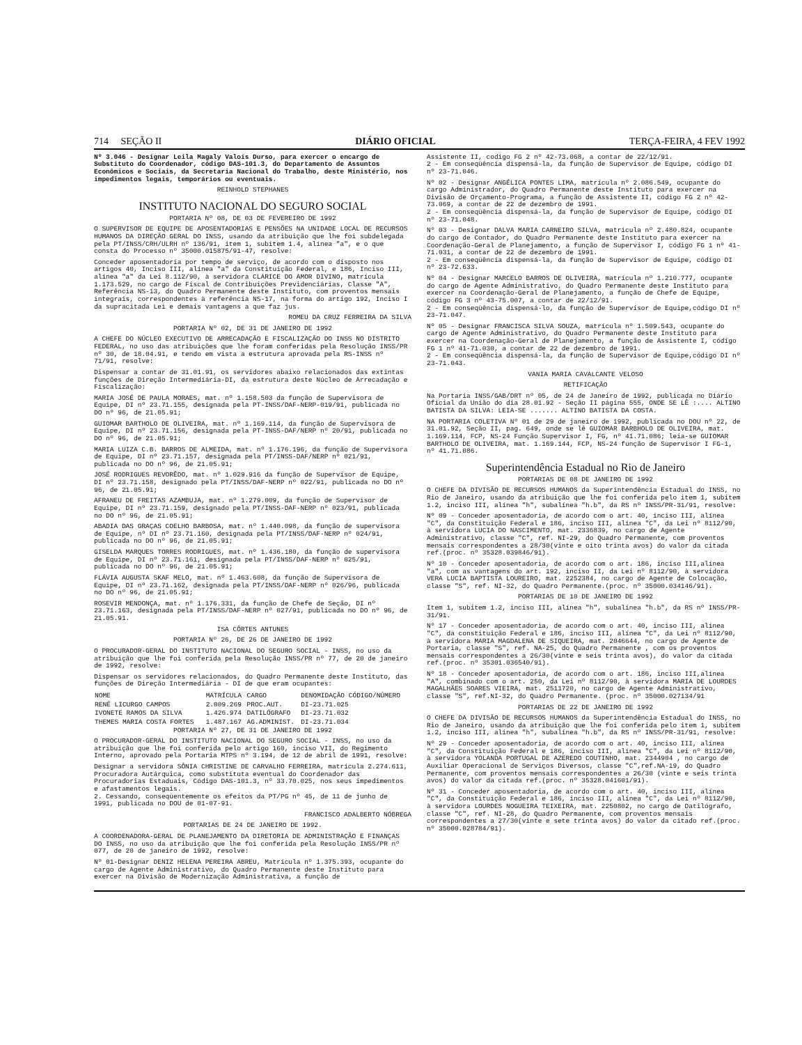714 SEÇÃO II DIÁRIO OFICIAL TERÇA-FEIRA, 4 FEV 1992
Nº 3.046 - Designar Leila Magaly Valois Durso, para exercer o encargo de Substituto do Coordenador, código DAS-101.3, do Departamento de Assuntos Econômicos e Sociais, da Secretaria Nacional do Trabalho, deste Ministério, nos impedimentos legais, temporários ou eventuais.
REINHOLD STEPHANES
INSTITUTO NACIONAL DO SEGURO SOCIAL
PORTARIA Nº 08, DE 03 DE FEVEREIRO DE 1992
O SUPERVISOR DE EQUIPE DE APOSENTADORIAS E PENSÕES NA UNIDADE LOCAL DE RECURSOS HUMANOS DA DIREÇÃO GERAL DO INSS, usando da atribuição que lhe foi subdelegada pela PT/INSS/CRH/ULRH nº 136/91, item 1, subitem 1.4, alínea "a", e o que consta do Processo nº 35000.015875/91-47, resolve:
Conceder aposentadoria por tempo de serviço, de acordo com o disposto nos artigos 40, Inciso III, alínea "a" da Constituição Federal, e 186, Inciso III, alínea "a" da Lei 8.112/90, à servidora CLARICE DO AMOR DIVINO, matrícula 1.173.529, no cargo de Fiscal de Contribuições Previdenciárias, Classe "A", Referência NS-13, do Quadro Permanente deste Instituto, com proventos mensais integrais, correspondentes à referência NS-17, na forma do artigo 192, Inciso I da supracitada Lei e demais vantagens a que faz jus.
ROMEU DA CRUZ FERREIRA DA SILVA
PORTARIA Nº 02, DE 31 DE JANEIRO DE 1992
A CHEFE DO NÚCLEO EXECUTIVO DE ARRECADAÇÃO E FISCALIZAÇÃO DO INSS NO DISTRITO FEDERAL, no uso das atribuições que lhe foram conferidas pela Resolução INSS/PR nº 30, de 18.04.91, e tendo em vista a estrutura aprovada pela RS-INSS nº 71/91, resolve:
Dispensar a contar de 31.01.91, os servidores abaixo relacionados das extintas funções de Direção Intermediária-DI, da estrutura deste Núcleo de Arrecadação e Fiscalização:
MARIA JOSÉ DE PAULA MORAES, mat. nº 1.158.503 da função de Supervisora de Equipe, DI nº 23.71.155, designada pela PT-INSS/DAF-NERP-019/91, publicada no DO nº 96, de 21.05.91;
GUIOMAR BARTHOLO DE OLIVEIRA, mat. nº 1.169.114, da função de Supervisora de Equipe, DI nº 23.71.156, designada pela PT-INSS-DAF/NERP nº 20/91, publicada no DO nº 96, de 21.05.91;
MARIA LUIZA C.B. BARROS DE ALMEIDA, mat. nº 1.176.196, da função de Supervisora de Equipe, DI nº 23.71.157, designada pela PT/INSS-DAF/NERP nº 021/91, publicada no DO nº 96, de 21.05.91;
JOSÉ RODRIGUES REVORÊDO, mat. nº 1.029.916 da função de Supervisor de Equipe, DI nº 23.71.158, designado pela PT/INSS/DAF-NERP nº 022/91, publicada no DO nº 96, de 21.05.91;
AFRANEU DE FREITAS AZAMBUJA, mat. nº 1.279.009, da função de Supervisor de Equipe, DI nº 23.71.159, designado pela PT/INSS-DAF-NERP nº 023/91, publicada no DO nº 96, de 21.05.91;
ABADIA DAS GRAÇAS COELHO BARBOSA, mat. nº 1.440.098, da função de supervisora de Equipe, nº DI nº 23.71.160, designada pela PT/INSS/DAF-NERP nº 024/91, publicada no DO nº 96, de 21.05.91;
GISELDA MARQUES TORRES RODRIGUES, mat. nº 1.436.180, da função de supervisora de Equipe, DI nº 23.71.161, designada pela PT/INSS/DAF-NERP nº 025/91, publicada no DO nº 96, de 21.05.91;
FLÁVIA AUGUSTA SKAF MELO, mat. nº 1.463.608, da função de Supervisora de Equipe, DI nº 23.71.162, designada pela PT/INSS/DAF-NERP nº 026/96, publicada no DO nº 96, de 21.05.91;
ROSEVIR MENDONÇA, mat. nº 1.176.331, da função de Chefe de Seção, DI nº 23.71.163, designada pela PT/INSS/DAF-NERP nº 027/91, publicada no DO nº 96, de 21.05.91.
ISA CÔRTES ANTUNES
PORTARIA Nº 26, DE 26 DE JANEIRO DE 1992
O PROCURADOR-GERAL DO INSTITUTO NACIONAL DO SEGURO SOCIAL - INSS, no uso da atribuição que lhe foi conferida pela Resolução INSS/PR nº 77, de 20 de janeiro de 1992, resolve:
Dispensar os servidores relacionados, do Quadro Permanente deste Instituto, das funções de Direção Intermediária - DI de que eram ocupantes:
| NOME | MATRÍCULA | CARGO | DENOMIDAÇÃO CÓDIGO/NÚMERO |
| --- | --- | --- | --- |
| RENÉ LICURGO CAMPOS | 2.009.269 | PROC.AUT. | DI-23.71.025 |
| IVONETE RAMOS DA SILVA | 1.426.974 | DATILÓGRAFO | DI-23.71.032 |
| THEMES MARIA COSTA FORTES | 1.487.167 | AG.ADMINIST. | DI-23.71.034 |
PORTARIA Nº 27, DE 31 DE JANEIRO DE 1992
O PROCURADOR-GERAL DO INSTITUTO NACIONAL DO SEGURO SOCIAL - INSS, no uso da atribuição que lhe foi conferida pelo artigo 160, inciso VII, do Regimento Interno, aprovado pela Portaria MTPS nº 3.194, de 12 de abril de 1991, resolve:
Designar a servidora SÔNIA CHRISTINE DE CARVALHO FERREIRA, matrícula 2.274.611, Procuradora Autárquica, como substituta eventual do Coordenador das Procuradorias Estaduais, Código DAS-101.3, nº 33.70.025, nos seus impedimentos e afastamentos legais.
2. Cessando, conseqüentemente os efeitos da PT/PG nº 45, de 11 de junho de 1991, publicada no DOU de 01-07-91.
FRANCISCO ADALBERTO NÓBREGA
PORTARIAS DE 24 DE JANEIRO DE 1992.
A COORDENADORA-GERAL DE PLANEJAMENTO DA DIRETORIA DE ADMINISTRAÇÃO E FINANÇAS DO INSS, no uso da atribuição que lhe foi conferida pela Resolução INSS/PR nº 077, de 20 de janeiro de 1992, resolve:
Nº 01-Designar DENIZ HELENA PEREIRA ABREU, Matrícula nº 1.375.393, ocupante do cargo de Agente Administrativo, do Quadro Permanente deste Instituto para exercer na Divisão de Modernização Administrativa, a função de
Assistente II, codigo FG 2 nº 42-73.068, a contar de 22/12/91.
2 - Em conseqüência dispensá-la, da função de Supervisor de Equipe, código DI nº 23-71.046.
Nº 02 - Designar ANGÉLICA PONTES LIMA, matrícula nº 2.086.549, ocupante do cargo Administrador, do Quadro Permanente deste Instituto para exercer na Divisão de Orçamento-Programa, a função de Assistente II, código FG 2 nº 42-73.069, a contar de 22 de dezembro de 1991.
2 - Em conseqüência dispensá-la, da função de Supervisor de Equipe, código DI nº 23-71.048.
Nº 03 - Designar DALVA MARIA CARNEIRO SILVA, matrícula nº 2.480.824, ocupante do cargo de Contador, do Quadro Permanente deste Instituto para exercer na Coordenação-Geral de Planejamento, a função de Supervisor I, código FG 1 nº 41-71.031, a contar de 22 de dezembro de 1991.
2 - Em conseqüência dispensá-la, da função de Supervisor de Equipe, código DI nº 23-72.633.
Nº 04 - Designar MARCELO BARROS DE OLIVEIRA, matrícula nº 1.210.777, ocupante do cargo de Agente Administrativo, do Quadro Permanente deste Instituto para exercer na Coordenação-Geral de Planejamento, a função de Chefe de Equipe, código FG 3 nº 43-75.007, a contar de 22/12/91.
2 - Em conseqüência dispensá-lo, da função de Supervisor de Equipe,código DI nº 23-71.047.
Nº 05 - Designar FRANCISCA SILVA SOUZA, matrícula nº 1.509.543, ocupante do cargo de Agente Administrativo, do Quadro Permanente deste Instituto para exercer na Coordenação-Geral de Planejamento, a função de Assistente I, código FG 1 nº 41-71.030, a contar de 22 de dezembro de 1991.
2 - Em conseqüência dispensá-la, da função de Supervisor de Equipe,código DI nº 23-71.043.
VANIA MARIA CAVALCANTE VELOSO
RETIFICAÇÃO
Na Portaria INSS/GAB/DRT nº 05, de 24 de Janeiro de 1992, publicada no Diário Oficial da União do dia 28.01.92 - Seção II página 555, ONDE SE LÊ :.... ALTINO BATISTA DA SILVA: LEIA-SE ....... ALTINO BATISTA DA COSTA.
NA PORTARIA COLETIVA Nº 01 de 29 de janeiro de 1992, publicada no DOU nº 22, de 31.01.92, Seção II, pag. 649, onde se lê GUIOMAR BARBHOLO DE OLIVEIRA, mat. 1.169.114, FCP, NS-24 Função Supervisor I, FG, nº 41.71.086; leia-se GUIOMAR BARTHOLO DE OLIVEIRA, mat. 1.169.144, FCP, NS-24 função de Supervisor I FG-1, nº 41.71.086.
Superintendência Estadual no Rio de Janeiro
PORTARIAS DE 08 DE JANEIRO DE 1992
O CHEFE DA DIVISÃO DE RECURSOS HUMANOS da Superintendência Estadual do INSS, no Rio de Janeiro, usando da atribuição que lhe foi conferida pelo item 1, subitem 1.2, inciso III, alínea "h", subalínea "h.b", da RS nº INSS/PR-31/91, resolve:
Nº 09 - Conceder aposentadoria, de acordo com o art. 40, inciso III, alínea "C", da Constituição Federal e 186, inciso III, alínea "C", da Lei nº 8112/90, à servidora LUCIA DO NASCIMENTO, mat. 2336839, no cargo de Agente Administrativo, classe "C", ref. NI-29, do Quadro Permanente, com proventos mensais correspondentes a 28/30(vinte e oito trinta avos) do valor da citada ref.(proc. nº 35328.039846/91).
Nº 10 - Conceder aposentadoria, de acordo com o art. 186, inciso III,alínea "a", com as vantagens do art. 192, inciso II, da Lei nº 8112/90, à servidora VERA LUCIA BAPTISTA LOUREIRO, mat. 2252384, no cargo de Agente de Colocação, classe "S", ref. NI-32, do Quadro Permanente.(proc. nº 35000.034146/91).
PORTARIAS DE 10 DE JANEIRO DE 1992
Item 1, subitem 1.2, inciso III, alínea "h", subalínea "h.b", da RS nº INSS/PR-31/91.
Nº 17 - Conceder aposentadoria, de acordo com o art. 40, inciso III, alínea "C", da constituição Federal e 186, inciso III, alínea "C", da Lei nº 8112/90, à servidora MARIA MAGDALENA DE SIQUEIRA, mat. 2046644, no cargo de Agente de Portaria, classe "S", ref. NA-25, do Quadro Permanente , com os proventos mensais correspondentes a 26/30(vinte e seis trinta avos), do valor da citada ref.(proc. nº 35301.036540/91).
Nº 18 - Conceder aposentadoria, de acordo com o art. 186, inciso III,alínea "A", combinado com o art. 250, da Lei nº 8112/90, à servidora MARIA DE LOURDES MAGALHÃES SOARES VIEIRA, mat. 2511720, no cargo de Agente Administrativo, classe "S", ref.NI-32, do Quadro Permanente. (proc. nº 35000.027134/91
PORTARIAS DE 22 DE JANEIRO DE 1992
O CHEFE DA DIVISÃO DE RECURSOS HUMANOS da Superintendência Estadual do INSS, no Rio de Janeiro, usando da atribuição que lhe foi conferida pelo item 1, subitem 1.2, inciso III, alínea "h", subalínea "h.b", da RS nº INSS/PR-31/91, resolve:
Nº 29 - Conceder aposentadoria, de acordo com o art. 40, inciso III, alínea "C", da Constituição Federal e 186, inciso III, alínea "C", da Lei nº 8112/90, à servidora YOLANDA PORTUGAL DE AZEREDO COUTINHO, mat. 2344904 , no cargo de Auxiliar Operacional de Serviços Diversos, classe "C",ref.NA-19, do Quadro Permanente, com proventos mensais correspondentes a 26/30 (vinte e seis trinta avos) do valor da citada ref.(proc. nº 35328.041601/91).
Nº 31 - Conceder aposentadoria, de acordo com o art. 40, inciso III, alínea "C", da Constituição Federal e 186, inciso III, alínea "C", da Lei nº 8112/90, à servidora LOURDES NOGUEIRA TEIXEIRA, mat. 2250802, no cargo de Datilógrafo, classe "C", ref. NI-28, do Quadro Permanente, com proventos mensais correspondentes a 27/30(vinte e sete trinta avos) do valor da citado ref.(proc. nº 35000.028784/91).